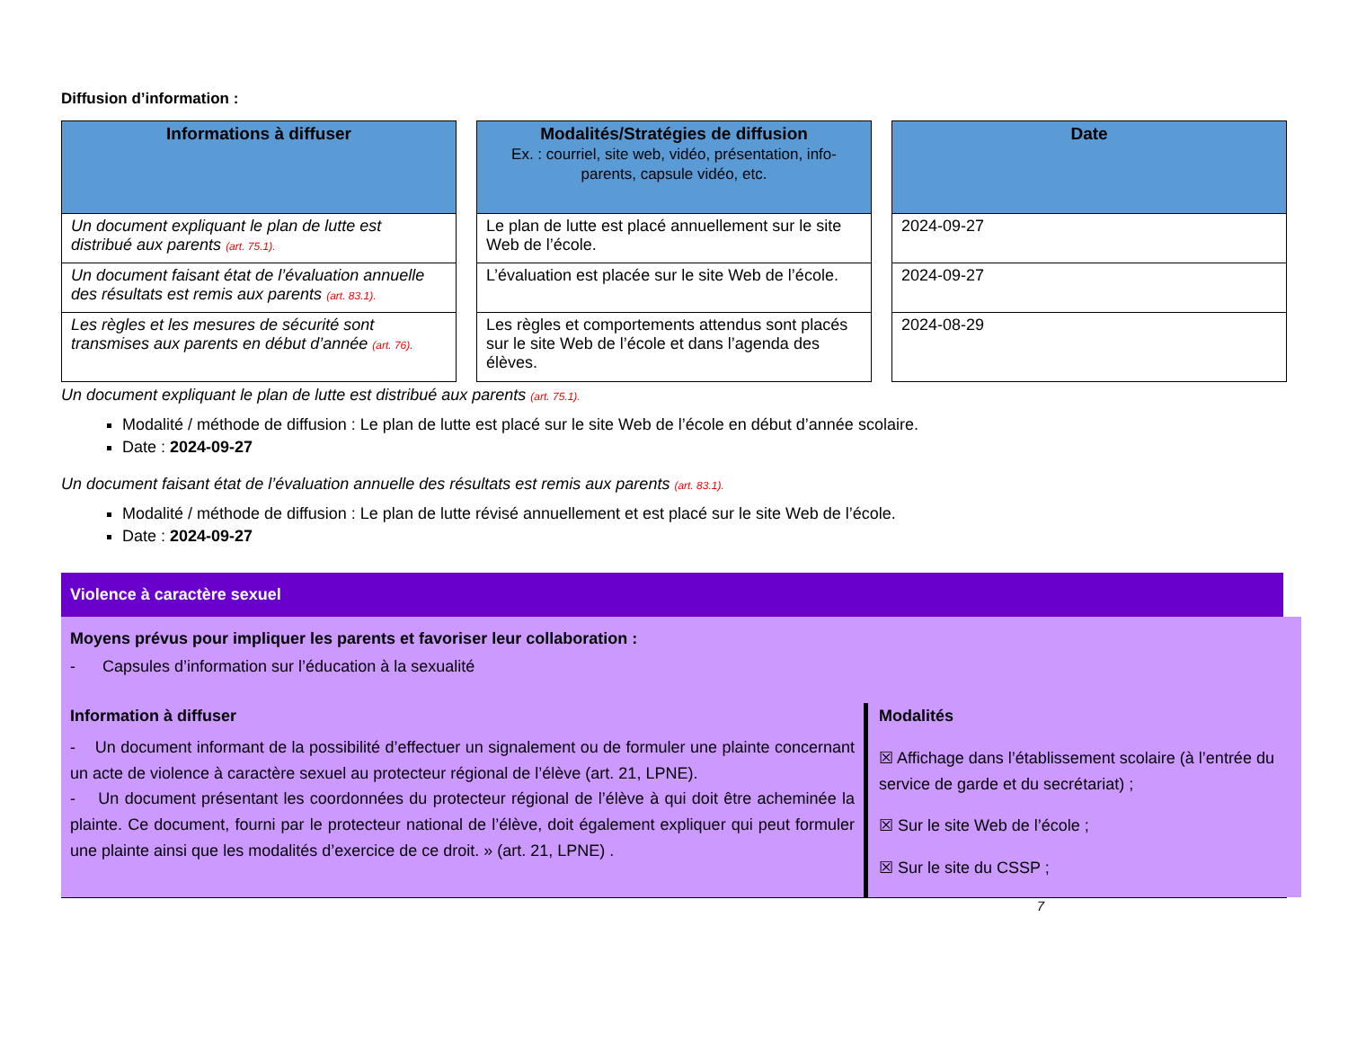Diffusion d’information :
| Informations à diffuser |
| --- |
| Un document expliquant le plan de lutte est distribué aux parents (art. 75.1). |
| Un document faisant état de l’évaluation annuelle des résultats est remis aux parents (art. 83.1). |
| Les règles et les mesures de sécurité sont transmises aux parents en début d’année (art. 76). |
| Modalités/Stratégies de diffusion Ex. : courriel, site web, vidéo, présentation, info-parents, capsule vidéo, etc. |
| --- |
| Le plan de lutte est placé annuellement sur le site Web de l’école. |
| L’évaluation est placée sur le site Web de l’école. |
| Les règles et comportements attendus sont placés sur le site Web de l’école et dans l’agenda des élèves. |
| Date |
| --- |
| 2024-09-27 |
| 2024-09-27 |
| 2024-08-29 |
Un document expliquant le plan de lutte est distribué aux parents (art. 75.1).
Modalité / méthode de diffusion : Le plan de lutte est placé sur le site Web de l’école en début d’année scolaire.
Date : 2024-09-27
Un document faisant état de l’évaluation annuelle des résultats est remis aux parents (art. 83.1).
Modalité / méthode de diffusion : Le plan de lutte révisé annuellement et est placé sur le site Web de l’école.
Date : 2024-09-27
Violence à caractère sexuel
Moyens prévus pour impliquer les parents et favoriser leur collaboration :
- Capsules d’information sur l’éducation à la sexualité
Information à diffuser
- Un document informant de la possibilité d’effectuer un signalement ou de formuler une plainte concernant un acte de violence à caractère sexuel au protecteur régional de l’élève (art. 21, LPNE).
- Un document présentant les coordonnées du protecteur régional de l’élève à qui doit être acheminée la plainte. Ce document, fourni par le protecteur national de l’élève, doit également expliquer qui peut formuler une plainte ainsi que les modalités d’exercice de ce droit. » (art. 21, LPNE) .
Modalités
☒ Affichage dans l’établissement scolaire (à l’entrée du service de garde et du secrétariat) ;
☒ Sur le site Web de l’école ;
☒ Sur le site du CSSP ;
7